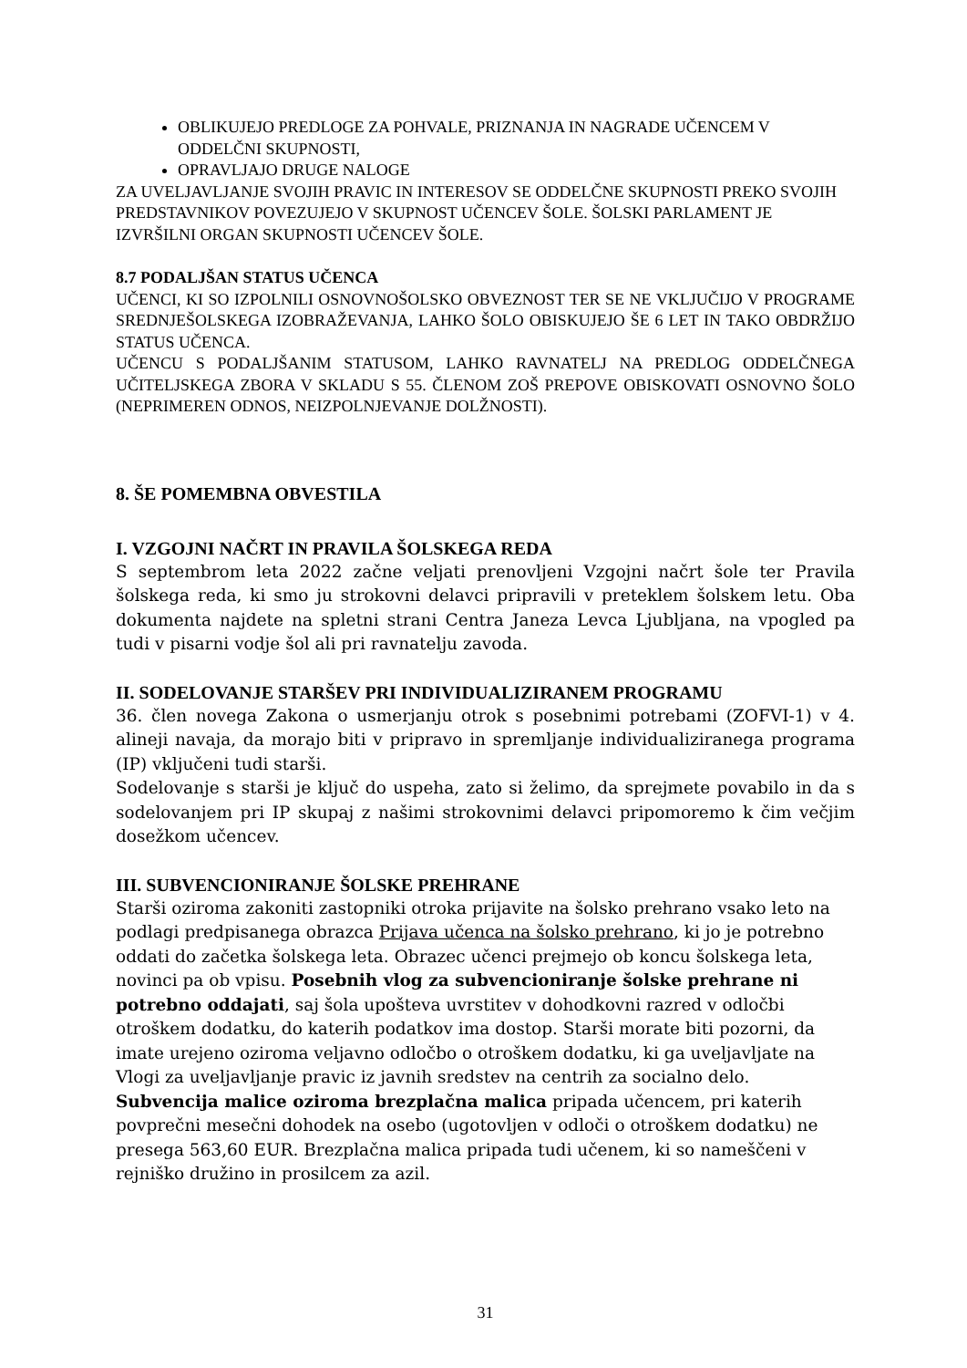OBLIKUJEJO PREDLOGE ZA POHVALE, PRIZNANJA IN NAGRADE UČENCEM V ODDELČNI SKUPNOSTI,
OPRAVLJAJO DRUGE NALOGE
ZA UVELJAVLJANJE SVOJIH PRAVIC IN INTERESOV SE ODDELČNE SKUPNOSTI PREKO SVOJIH PREDSTAVNIKOV POVEZUJEJO V SKUPNOST UČENCEV ŠOLE. ŠOLSKI PARLAMENT JE IZVRŠILNI ORGAN SKUPNOSTI UČENCEV ŠOLE.
8.7 PODALJŠAN STATUS UČENCA
UČENCI, KI SO IZPOLNILI OSNOVNOŠOLSKO OBVEZNOST TER SE NE VKLJUČIJO V PROGRAME SREDNJEŠOLSKEGA IZOBRAŽEVANJA, LAHKO ŠOLO OBISKUJEJO ŠE 6 LET IN TAKO OBDRŽIJO STATUS UČENCA.
UČENCU S PODALJŠANIM STATUSOM, LAHKO RAVNATELJ NA PREDLOG ODDELČNEGA UČITELJSKEGA ZBORA V SKLADU S 55. ČLENOM ZOŠ PREPOVE OBISKOVATI OSNOVNO ŠOLO (NEPRIMEREN ODNOS, NEIZPOLNJEVANJE DOLŽNOSTI).
8. ŠE POMEMBNA OBVESTILA
I. VZGOJNI NAČRT IN PRAVILA ŠOLSKEGA REDA
S septembrom leta 2022 začne veljati prenovljeni Vzgojni načrt šole ter Pravila šolskega reda, ki smo ju strokovni delavci pripravili v preteklem šolskem letu. Oba dokumenta najdete na spletni strani Centra Janeza Levca Ljubljana, na vpogled pa tudi v pisarni vodje šol ali pri ravnatelju zavoda.
II. SODELOVANJE STARŠEV PRI INDIVIDUALIZIRANEM PROGRAMU
36. člen novega Zakona o usmerjanju otrok s posebnimi potrebami (ZOFVI-1) v 4. alineji navaja, da morajo biti v pripravo in spremljanje individualiziranega programa (IP) vključeni tudi starši.
Sodelovanje s starši je ključ do uspeha, zato si želimo, da sprejmete povabilo in da s sodelovanjem pri IP skupaj z našimi strokovnimi delavci pripomoremo k čim večjim dosežkom učencev.
III. SUBVENCIONIRANJE ŠOLSKE PREHRANE
Starši oziroma zakoniti zastopniki otroka prijavite na šolsko prehrano vsako leto na podlagi predpisanega obrazca Prijava učenca na šolsko prehrano, ki jo je potrebno oddati do začetka šolskega leta. Obrazec učenci prejmejo ob koncu šolskega leta, novinci pa ob vpisu. Posebnih vlog za subvencioniranje šolske prehrane ni potrebno oddajati, saj šola upošteva uvrstitev v dohodkovni razred v odločbi otroškem dodatku, do katerih podatkov ima dostop. Starši morate biti pozorni, da imate urejeno oziroma veljavno odločbo o otroškem dodatku, ki ga uveljavljate na Vlogi za uveljavljanje pravic iz javnih sredstev na centrih za socialno delo. Subvencija malice oziroma brezplačna malica pripada učencem, pri katerih povprečni mesečni dohodek na osebo (ugotovljen v odloči o otroškem dodatku) ne presega 563,60 EUR. Brezplačna malica pripada tudi učenem, ki so nameščeni v rejniško družino in prosilcem za azil.
31